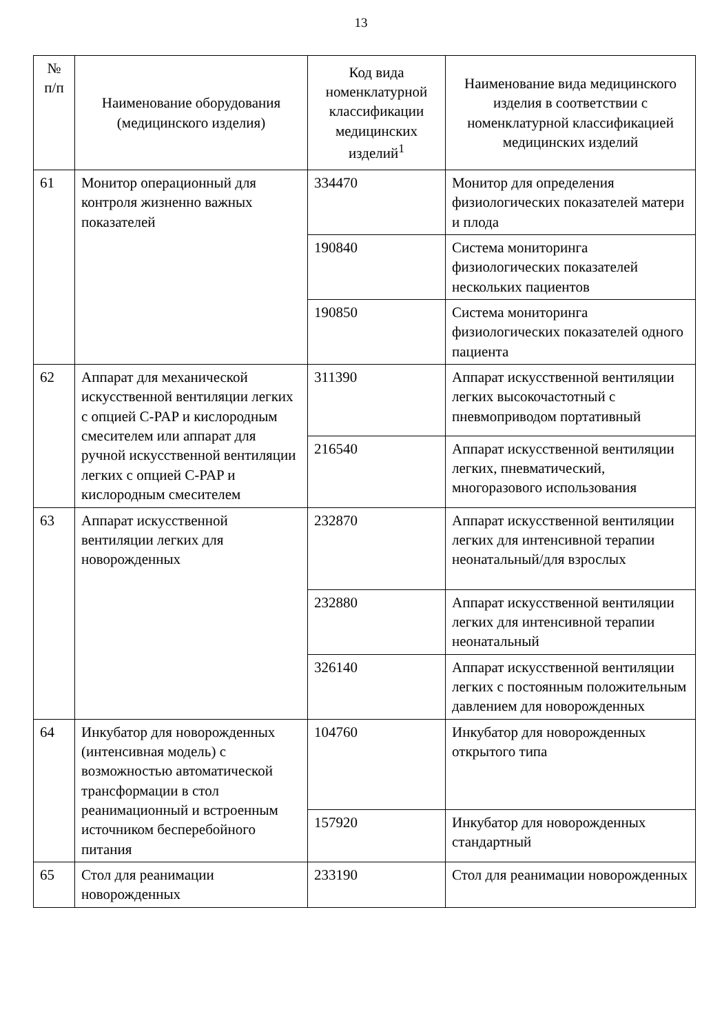13
| № п/п | Наименование оборудования (медицинского изделия) | Код вида номенклатурной классификации медицинских изделий<sup>1</sup> | Наименование вида медицинского изделия в соответствии с номенклатурной классификацией медицинских изделий |
| --- | --- | --- | --- |
| 61 | Монитор операционный для контроля жизненно важных показателей | 334470 | Монитор для определения физиологических показателей матери и плода |
| | | 190840 | Система мониторинга физиологических показателей нескольких пациентов |
| | | 190850 | Система мониторинга физиологических показателей одного пациента |
| 62 | Аппарат для механической искусственной вентиляции легких с опцией C-PAP и кислородным смесителем или аппарат для ручной искусственной вентиляции легких с опцией C-PAP и кислородным смесителем | 311390 | Аппарат искусственной вентиляции легких высокочастотный с пневмоприводом портативный |
| | | 216540 | Аппарат искусственной вентиляции легких, пневматический, многоразового использования |
| 63 | Аппарат искусственной вентиляции легких для новорожденных | 232870 | Аппарат искусственной вентиляции легких для интенсивной терапии неонатальный/для взрослых |
| | | 232880 | Аппарат искусственной вентиляции легких для интенсивной терапии неонатальный |
| | | 326140 | Аппарат искусственной вентиляции легких с постоянным положительным давлением для новорожденных |
| 64 | Инкубатор для новорожденных (интенсивная модель) с возможностью автоматической трансформации в стол реанимационный и встроенным источником бесперебойного питания | 104760 | Инкубатор для новорожденных открытого типа |
| | | 157920 | Инкубатор для новорожденных стандартный |
| 65 | Стол для реанимации новорожденных | 233190 | Стол для реанимации новорожденных |